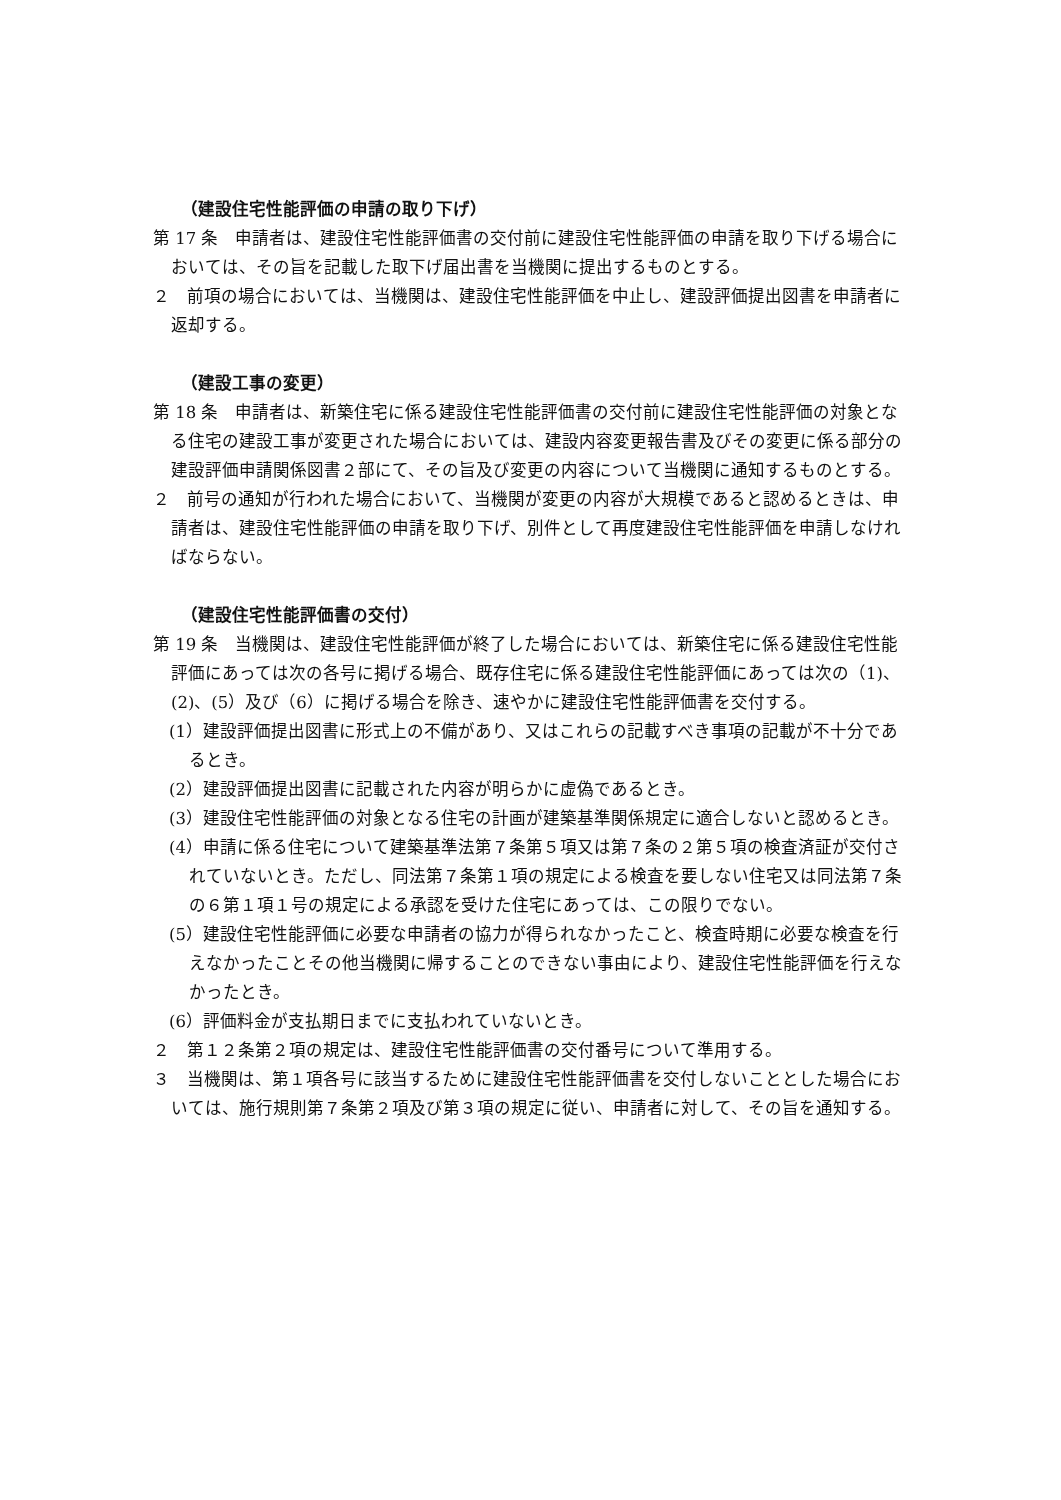（建設住宅性能評価の申請の取り下げ）
第 17 条　申請者は、建設住宅性能評価書の交付前に建設住宅性能評価の申請を取り下げる場合においては、その旨を記載した取下げ届出書を当機関に提出するものとする。
２　前項の場合においては、当機関は、建設住宅性能評価を中止し、建設評価提出図書を申請者に返却する。
（建設工事の変更）
第 18 条　申請者は、新築住宅に係る建設住宅性能評価書の交付前に建設住宅性能評価の対象となる住宅の建設工事が変更された場合においては、建設内容変更報告書及びその変更に係る部分の建設評価申請関係図書２部にて、その旨及び変更の内容について当機関に通知するものとする。
２　前号の通知が行われた場合において、当機関が変更の内容が大規模であると認めるときは、申請者は、建設住宅性能評価の申請を取り下げ、別件として再度建設住宅性能評価を申請しなければならない。
（建設住宅性能評価書の交付）
第 19 条　当機関は、建設住宅性能評価が終了した場合においては、新築住宅に係る建設住宅性能評価にあっては次の各号に掲げる場合、既存住宅に係る建設住宅性能評価にあっては次の（1)、(2)、(5）及び（6）に掲げる場合を除き、速やかに建設住宅性能評価書を交付する。
(1）建設評価提出図書に形式上の不備があり、又はこれらの記載すべき事項の記載が不十分であるとき。
(2）建設評価提出図書に記載された内容が明らかに虚偽であるとき。
(3）建設住宅性能評価の対象となる住宅の計画が建築基準関係規定に適合しないと認めるとき。
(4）申請に係る住宅について建築基準法第７条第５項又は第７条の２第５項の検査済証が交付されていないとき。ただし、同法第７条第１項の規定による検査を要しない住宅又は同法第７条の６第１項１号の規定による承認を受けた住宅にあっては、この限りでない。
(5）建設住宅性能評価に必要な申請者の協力が得られなかったこと、検査時期に必要な検査を行えなかったことその他当機関に帰することのできない事由により、建設住宅性能評価を行えなかったとき。
(6）評価料金が支払期日までに支払われていないとき。
２　第１２条第２項の規定は、建設住宅性能評価書の交付番号について準用する。
３　当機関は、第１項各号に該当するために建設住宅性能評価書を交付しないこととした場合においては、施行規則第７条第２項及び第３項の規定に従い、申請者に対して、その旨を通知する。